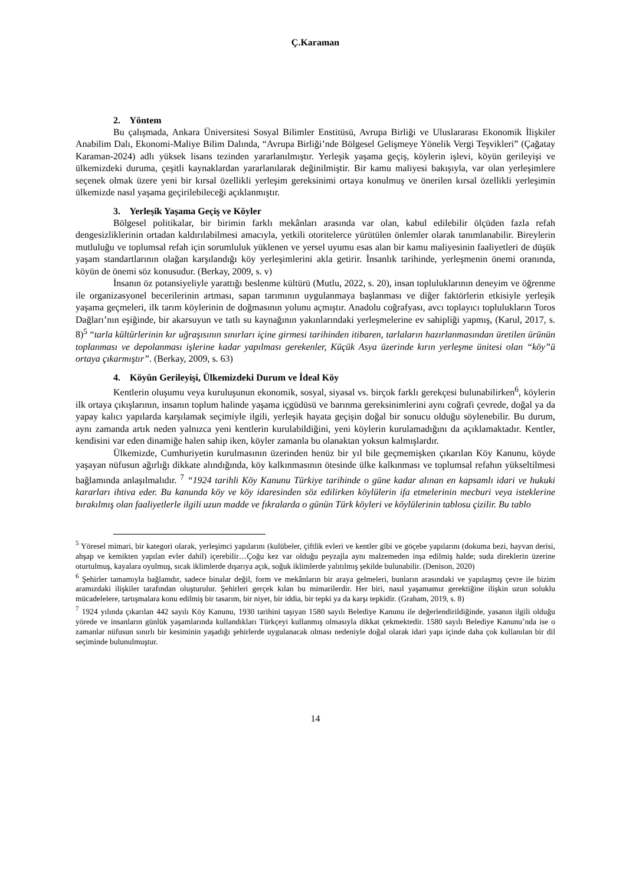Ç.Karaman
2. Yöntem
Bu çalışmada, Ankara Üniversitesi Sosyal Bilimler Enstitüsü, Avrupa Birliği ve Uluslararası Ekonomik İlişkiler Anabilim Dalı, Ekonomi-Maliye Bilim Dalında, “Avrupa Birliği’nde Bölgesel Gelişmeye Yönelik Vergi Teşvikleri” (Çağatay Karaman-2024) adlı yüksek lisans tezinden yararlanılmıştır. Yerleşik yaşama geçiş, köylerin işlevi, köyün gerileyişi ve ülkemizdeki duruma, çeşitli kaynaklardan yararlanılarak değinilmiştir. Bir kamu maliyesi bakışıyla, var olan yerleşimlere seçenek olmak üzere yeni bir kırsal özellikli yerleşim gereksinimi ortaya konulmuş ve önerilen kırsal özellikli yerleşimin ülkemizde nasıl yaşama geçirilebileceği açıklanmıştır.
3. Yerleşik Yaşama Geçiş ve Köyler
Bölgesel politikalar, bir birimin farklı mekânları arasında var olan, kabul edilebilir ölçüden fazla refah dengesizliklerinin ortadan kaldırılabilmesi amacıyla, yetkili otoritelerce yürütülen önlemler olarak tanımlanabilir. Bireylerin mutluluğu ve toplumsal refah için sorumluluk yüklenen ve yersel uyumu esas alan bir kamu maliyesinin faaliyetleri de düşük yaşam standartlarının olağan karşılandığı köy yerleşimlerini akla getirir. İnsanlık tarihinde, yerleşmenin önemi oranında, köyün de önemi söz konusudur. (Berkay, 2009, s. v)
İnsanın öz potansiyeliyle yarattığı beslenme kültürü (Mutlu, 2022, s. 20), insan topluluklarının deneyim ve öğrenme ile organizasyonel becerilerinin artması, sapan tarımının uygulanmaya başlanması ve diğer faktörlerin etkisiyle yerleşik yaşama geçmeleri, ilk tarım köylerinin de doğmasının yolunu açmıştır. Anadolu coğrafyası, avcı toplayıcı toplulukların Toros Dağları’nın eşiğinde, bir akarsuyun ve tatlı su kaynağının yakınlarındaki yerleşmelerine ev sahipliği yapmış, (Karul, 2017, s. 8)<sup>5</sup> “tarla kültürlerinin kır uğraşısının sınırları içine girmesi tarihinden itibaren, tarlaların hazırlanmasından üretilen ürünün toplanması ve depolanması işlerine kadar yapılması gerekenler, Küçük Asya üzerinde kırın yerleşme ünitesi olan “köy”ü ortaya çıkarmıştır”. (Berkay, 2009, s. 63)
4. Köyün Gerileyişi, Ülkemizdeki Durum ve İdeal Köy
Kentlerin oluşumu veya kuruluşunun ekonomik, sosyal, siyasal vs. birçok farklı gerekçesi bulunabilirken<sup>6</sup>, köylerin ilk ortaya çıkışlarının, insanın toplum halinde yaşama içgüdüsü ve barınma gereksinimlerini aynı coğrafi çevrede, doğal ya da yapay kalıcı yapılarda karşılamak seçimiyle ilgili, yerleşik hayata geçişin doğal bir sonucu olduğu söylenebilir. Bu durum, aynı zamanda artık neden yalnızca yeni kentlerin kurulabildiğini, yeni köylerin kurulamadığını da açıklamaktadır. Kentler, kendisini var eden dinamiğe halen sahip iken, köyler zamanla bu olanaktan yoksun kalmışlardır.
Ülkemizde, Cumhuriyetin kurulmasının üzerinden henüz bir yıl bile geçmemişken çıkarılan Köy Kanunu, köyde yaşayan nüfusun ağırlığı dikkate alındığında, köy kalkınmasının ötesinde ülke kalkınması ve toplumsal refahın yükseltilmesi bağlamında anlaşılmalıdır. <sup>7</sup> “1924 tarihli Köy Kanunu Türkiye tarihinde o güne kadar alınan en kapsamlı idari ve hukuki kararları ihtiva eder. Bu kanunda köy ve köy idaresinden söz edilirken köylülerin ifa etmelerinin mecburi veya isteklerine bırakılmış olan faaliyetlerle ilgili uzun madde ve fıkralarda o günün Türk köyleri ve köylülerinin tablosu çizilir. Bu tablo
<sup>5</sup> Yöresel mimari, bir kategori olarak, yerleşimci yapılarını (kulübeler, çiftlik evleri ve kentler gibi ve göçebe yapılarını (dokuma bezi, hayvan derisi, ahşap ve kemikten yapılan evler dahil) içerebilir…Çoğu kez var olduğu peyzajla aynı malzemeden inşa edilmiş halde; suda direklerin üzerine oturtulmuş, kayalara oyulmuş, sıcak iklimlerde dışarıya açık, soğuk iklimlerde yalıtılmış şekilde bulunabilir. (Denison, 2020)
<sup>6</sup> Şehirler tamamıyla bağlamdır, sadece binalar değil, form ve mekânların bir araya gelmeleri, bunların arasındaki ve yapılaşmış çevre ile bizim aramızdaki ilişkiler tarafından oluşturulur. Şehirleri gerçek kılan bu mimarilerdir. Her biri, nasıl yaşamamız gerektiğine ilişkin uzun soluklu mücadelelere, tartışmalara konu edilmiş bir tasarım, bir niyet, bir iddia, bir tepki ya da karşı tepkidir. (Graham, 2019, s. 8)
<sup>7</sup> 1924 yılında çıkarılan 442 sayılı Köy Kanunu, 1930 tarihini taşıyan 1580 sayılı Belediye Kanunu ile değerlendirildiğinde, yasanın ilgili olduğu yörede ve insanların günlük yaşamlarında kullandıkları Türkçeyi kullanmış olmasıyla dikkat çekmektedir. 1580 sayılı Belediye Kanunu’nda ise o zamanlar nüfusun sınırlı bir kesiminin yaşadığı şehirlerde uygulanacak olması nedeniyle doğal olarak idari yapı içinde daha çok kullanılan bir dil seçiminde bulunulmuştur.
14